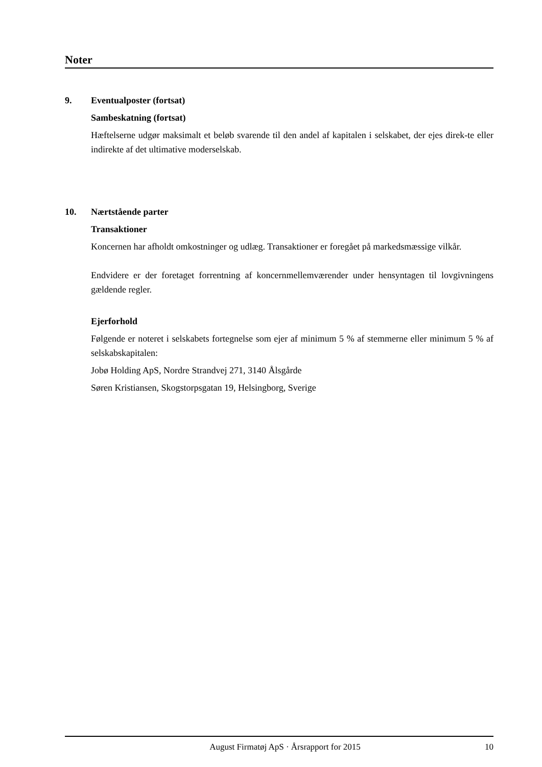Noter
9. Eventualposter (fortsat)
Sambeskatning (fortsat)
Hæftelserne udgør maksimalt et beløb svarende til den andel af kapitalen i selskabet, der ejes direk-te eller indirekte af det ultimative moderselskab.
10. Nærtstående parter
Transaktioner
Koncernen har afholdt omkostninger og udlæg. Transaktioner er foregået på markedsmæssige vilkår.
Endvidere er der foretaget forrentning af koncernmellemværender under hensyntagen til lovgivningens gældende regler.
Ejerforhold
Følgende er noteret i selskabets fortegnelse som ejer af minimum 5 % af stemmerne eller minimum 5 % af selskabskapitalen:
Jobø Holding ApS, Nordre Strandvej 271, 3140 Ålsgårde
Søren Kristiansen, Skogstorpsgatan 19, Helsingborg, Sverige
August Firmatøj ApS · Årsrapport for 2015 10